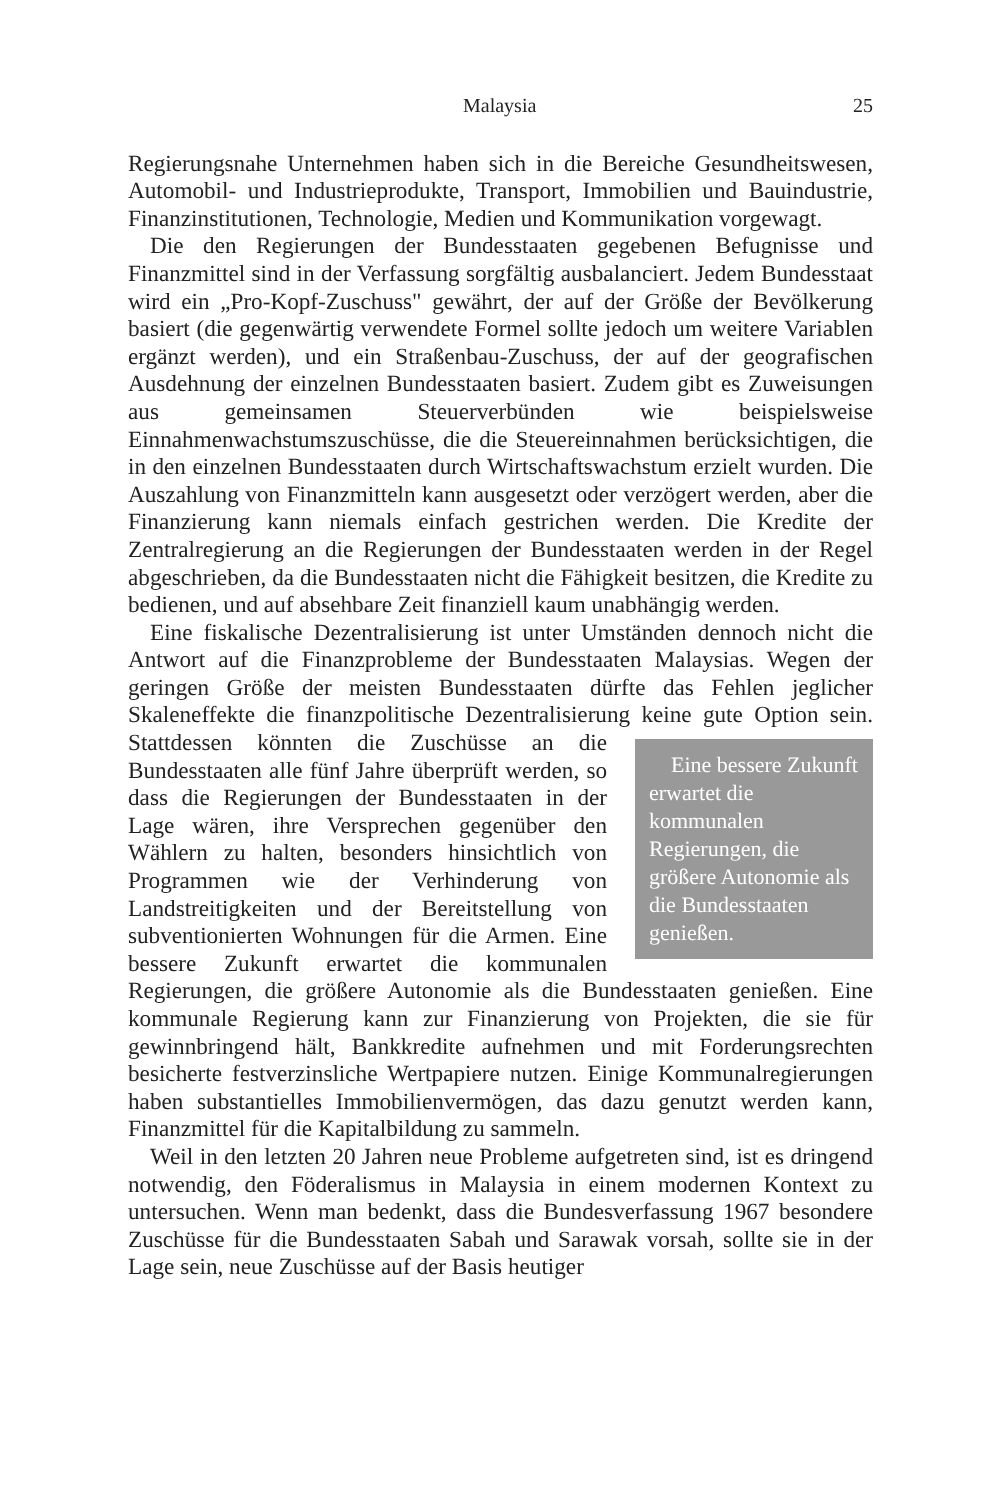Malaysia 25
Regierungsnahe Unternehmen haben sich in die Bereiche Gesundheitswesen, Automobil- und Industrieprodukte, Transport, Immobilien und Bauindustrie, Finanzinstitutionen, Technologie, Medien und Kommunikation vorgewagt.
Die den Regierungen der Bundesstaaten gegebenen Befugnisse und Finanzmittel sind in der Verfassung sorgfältig ausbalanciert. Jedem Bundesstaat wird ein „Pro-Kopf-Zuschuss" gewährt, der auf der Größe der Bevölkerung basiert (die gegenwärtig verwendete Formel sollte jedoch um weitere Variablen ergänzt werden), und ein Straßenbau-Zuschuss, der auf der geografischen Ausdehnung der einzelnen Bundesstaaten basiert. Zudem gibt es Zuweisungen aus gemeinsamen Steuerverbünden wie beispielsweise Einnahmenwachstumszuschüsse, die die Steuereinnahmen berücksichtigen, die in den einzelnen Bundesstaaten durch Wirtschaftswachstum erzielt wurden. Die Auszahlung von Finanzmitteln kann ausgesetzt oder verzögert werden, aber die Finanzierung kann niemals einfach gestrichen werden. Die Kredite der Zentralregierung an die Regierungen der Bundesstaaten werden in der Regel abgeschrieben, da die Bundesstaaten nicht die Fähigkeit besitzen, die Kredite zu bedienen, und auf absehbare Zeit finanziell kaum unabhängig werden.
Eine fiskalische Dezentralisierung ist unter Umständen dennoch nicht die Antwort auf die Finanzprobleme der Bundesstaaten Malaysias. Wegen der geringen Größe der meisten Bundesstaaten dürfte das Fehlen jeglicher Skaleneffekte die finanzpolitische Dezentralisierung keine gute Option sein.
Eine bessere Zukunft erwartet die kommunalen Regierungen, die größere Autonomie als die Bundes­staaten genießen.
Stattdessen könnten die Zuschüsse an die Bundesstaaten alle fünf Jahre überprüft werden, so dass die Regierungen der Bundesstaaten in der Lage wären, ihre Versprechen gegenüber den Wählern zu halten, besonders hinsichtlich von Programmen wie der Verhinderung von Landstreitigkeiten und der Bereitstellung von subventionierten Wohnungen für die Armen. Eine bessere Zukunft erwartet die kommunalen Regierungen, die größere Autonomie als die Bundesstaaten genießen. Eine kommunale Regierung kann zur Finanzierung von Projekten, die sie für gewinnbringend hält, Bankkredite aufnehmen und mit Forderungsrechten besicherte festverzinsliche Wertpapiere nutzen. Einige Kommunalregierungen haben substantielles Immobilienvermögen, das dazu genutzt werden kann, Finanzmittel für die Kapitalbildung zu sammeln.
Weil in den letzten 20 Jahren neue Probleme aufgetreten sind, ist es dringend notwendig, den Föderalismus in Malaysia in einem modernen Kontext zu untersuchen. Wenn man bedenkt, dass die Bundesverfassung 1967 besondere Zuschüsse für die Bundesstaaten Sabah und Sarawak vorsah, sollte sie in der Lage sein, neue Zuschüsse auf der Basis heutiger